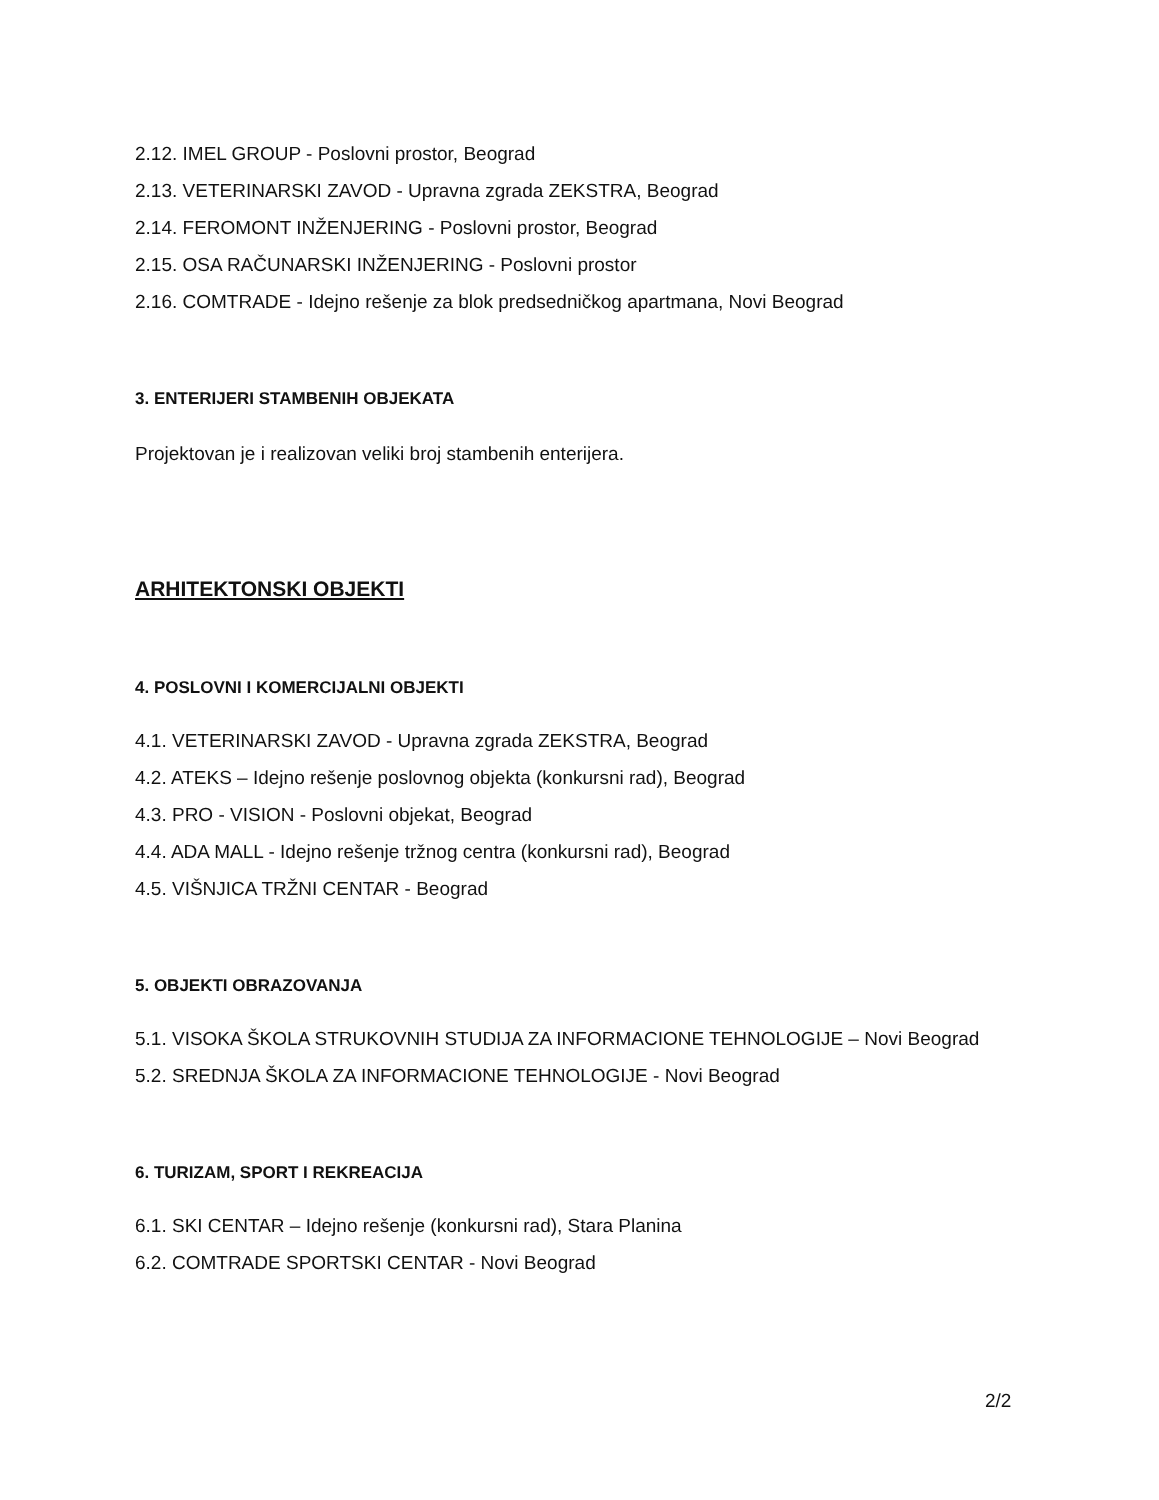2.12. IMEL GROUP - Poslovni prostor, Beograd
2.13. VETERINARSKI ZAVOD - Upravna zgrada ZEKSTRA, Beograd
2.14. FEROMONT INŽENJERING - Poslovni prostor, Beograd
2.15. OSA RAČUNARSKI INŽENJERING - Poslovni prostor
2.16. COMTRADE - Idejno rešenje za blok predsedničkog apartmana, Novi Beograd
3. ENTERIJERI STAMBENIH OBJEKATA
Projektovan je i realizovan veliki broj stambenih enterijera.
ARHITEKTONSKI OBJEKTI
4. POSLOVNI I KOMERCIJALNI OBJEKTI
4.1. VETERINARSKI ZAVOD - Upravna zgrada ZEKSTRA, Beograd
4.2. ATEKS – Idejno rešenje poslovnog objekta (konkursni rad), Beograd
4.3. PRO - VISION - Poslovni objekat, Beograd
4.4. ADA MALL - Idejno rešenje tržnog centra (konkursni rad), Beograd
4.5. VIŠNJICA TRŽNI CENTAR - Beograd
5. OBJEKTI OBRAZOVANJA
5.1. VISOKA ŠKOLA STRUKOVNIH STUDIJA ZA INFORMACIONE TEHNOLOGIJE – Novi Beograd
5.2. SREDNJA ŠKOLA ZA INFORMACIONE TEHNOLOGIJE - Novi Beograd
6. TURIZAM, SPORT I REKREACIJA
6.1. SKI CENTAR – Idejno rešenje (konkursni rad), Stara Planina
6.2. COMTRADE SPORTSKI CENTAR - Novi Beograd
2/2